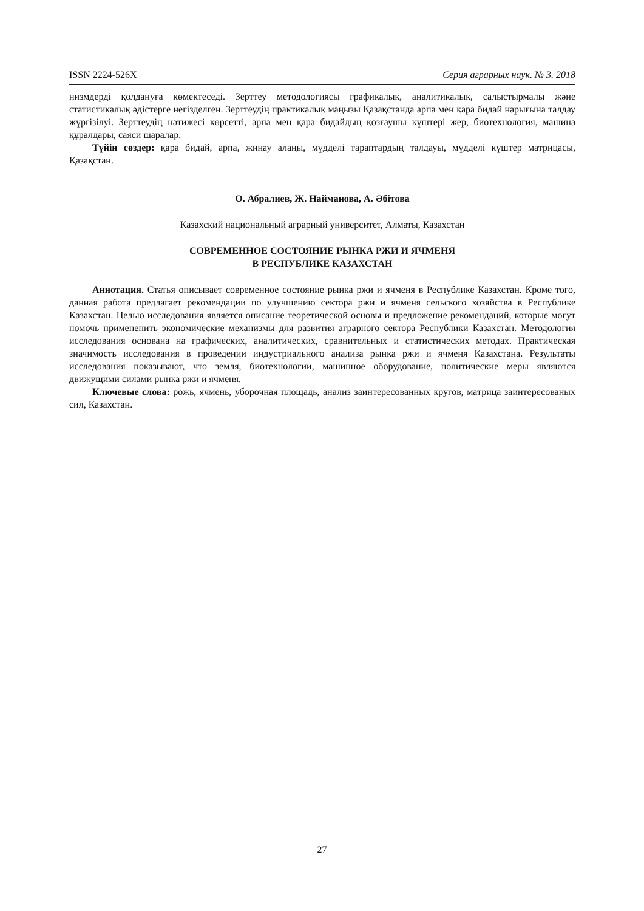ISSN 2224-526X Серия аграрных наук. № 3. 2018
низмдерді қолдануға көмектеседі. Зерттеу методологиясы графикалық, аналитикалық, салыстырмалы және статистикалық әдістерге негізделген. Зерттеудің практикалық маңызы Қазақстанда арпа мен қара бидай нарығына талдау жүргізілуі. Зерттеудің нәтижесі көрсетті, арпа мен қара бидайдың қозғаушы күштері жер, биотехнология, машина құралдары, саяси шаралар.
Түйін сөздер: қара бидай, арпа, жинау алаңы, мүдделі тараптардың талдауы, мүдделі күштер матрицасы, Қазақстан.
О. Абралиев, Ж. Найманова, А. Әбітова
Казахский национальный аграрный университет, Алматы, Казахстан
СОВРЕМЕННОЕ СОСТОЯНИЕ РЫНКА РЖИ И ЯЧМЕНЯ
В РЕСПУБЛИКЕ КАЗАХСТАН
Аннотация. Статья описывает современное состояние рынка ржи и ячменя в Республике Казахстан. Кроме того, данная работа предлагает рекомендации по улучшению сектора ржи и ячменя сельского хозяйства в Республике Казахстан. Целью исследования является описание теоретической основы и предложение рекомендаций, которые могут помочь примененить экономические механизмы для развития аграрного сектора Республики Казахстан. Методология исследования основана на графических, аналитических, сравнительных и статистических методах. Практическая значимость исследования в проведении индустриального анализа рынка ржи и ячменя Казахстана. Результаты исследования показывают, что земля, биотехнологии, машинное оборудование, политические меры являются движущими силами рынка ржи и ячменя.
Ключевые слова: рожь, ячмень, уборочная площадь, анализ заинтересованных кругов, матрица заинтересованых сил, Казахстан.
27